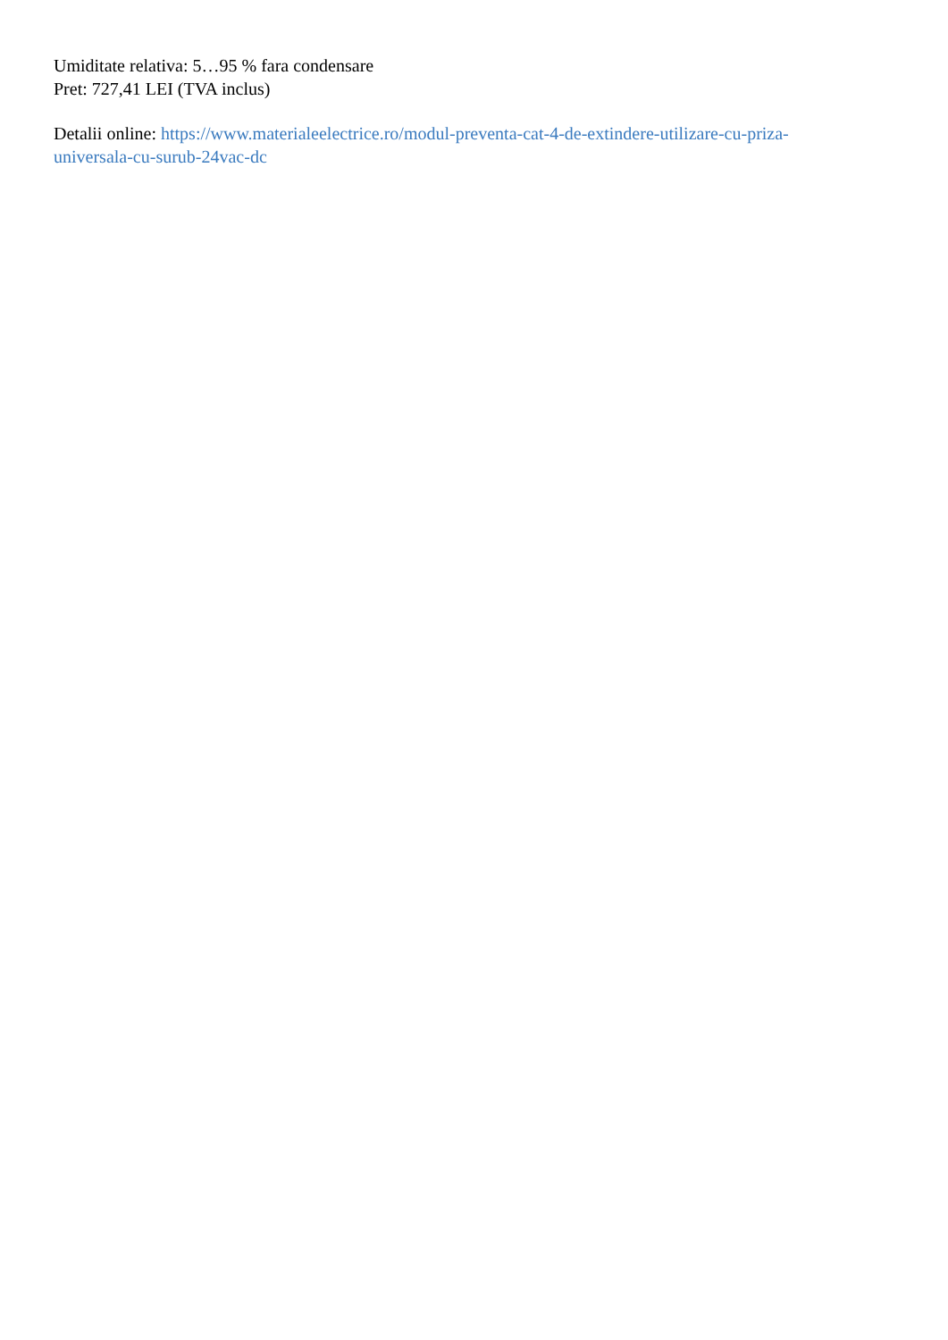Umiditate relativa: 5…95 % fara condensare
Pret: 727,41 LEI (TVA inclus)
Detalii online: https://www.materialeelectrice.ro/modul-preventa-cat-4-de-extindere-utilizare-cu-priza-
universala-cu-surub-24vac-dc